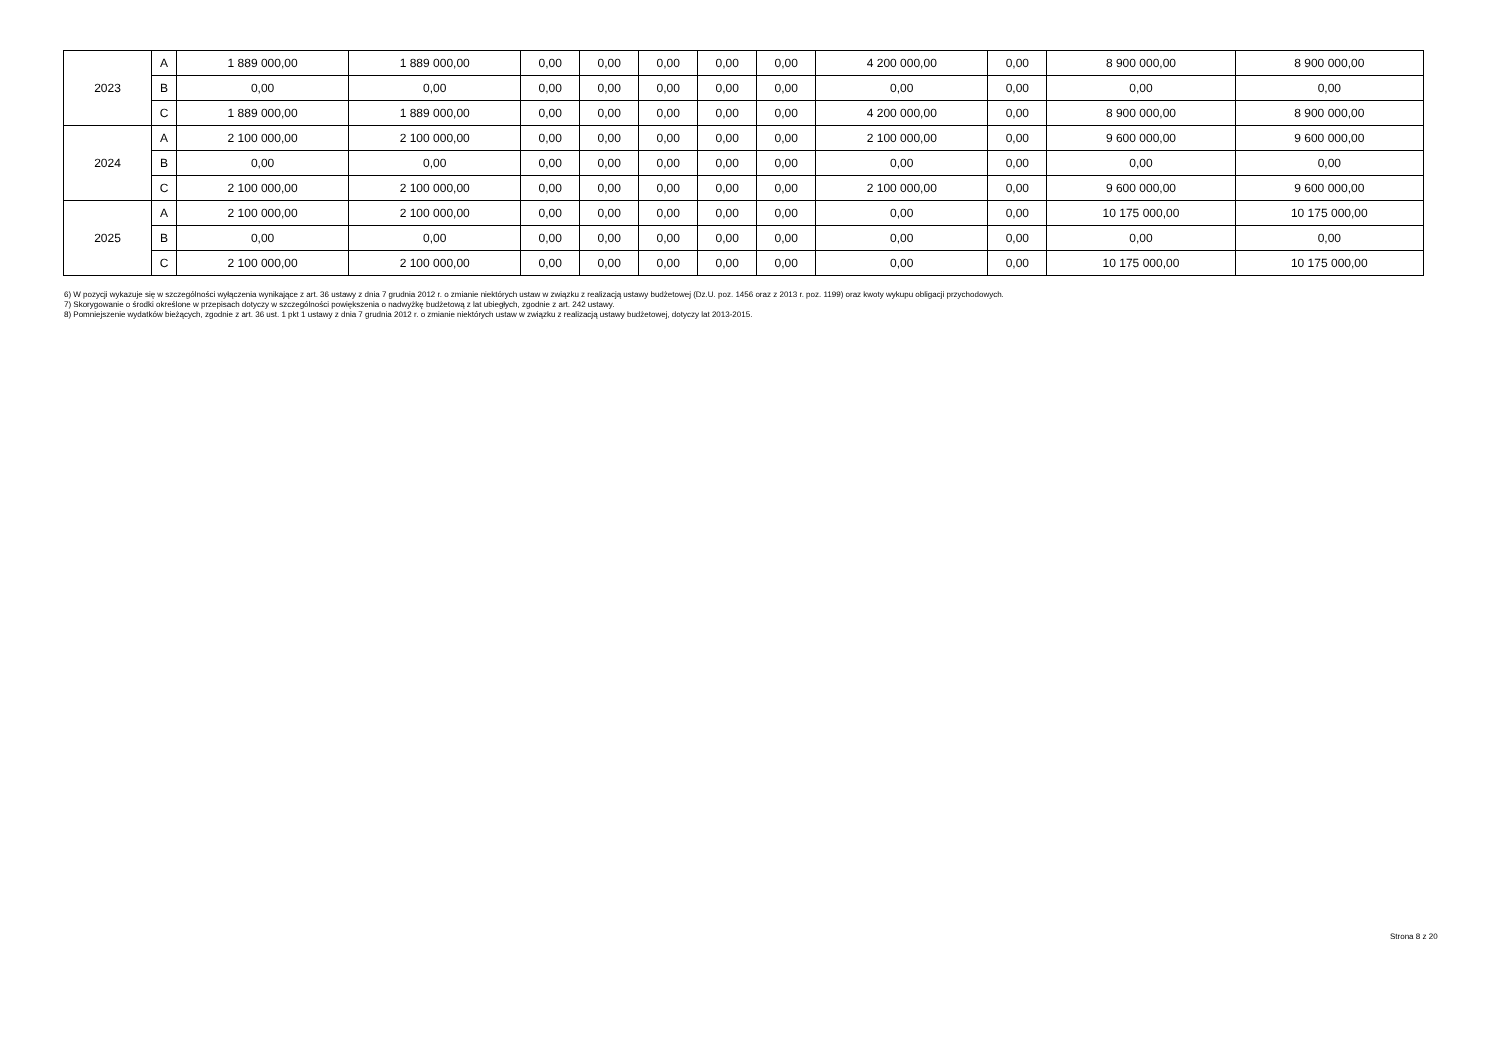| 2023 | A | 1 889 000,00 | 1 889 000,00 | 0,00 | 0,00 | 0,00 | 0,00 | 0,00 | 4 200 000,00 | 0,00 | 8 900 000,00 | 8 900 000,00 |
| | B | 0,00 | 0,00 | 0,00 | 0,00 | 0,00 | 0,00 | 0,00 | 0,00 | 0,00 | 0,00 | 0,00 |
| | C | 1 889 000,00 | 1 889 000,00 | 0,00 | 0,00 | 0,00 | 0,00 | 0,00 | 4 200 000,00 | 0,00 | 8 900 000,00 | 8 900 000,00 |
| 2024 | A | 2 100 000,00 | 2 100 000,00 | 0,00 | 0,00 | 0,00 | 0,00 | 0,00 | 2 100 000,00 | 0,00 | 9 600 000,00 | 9 600 000,00 |
| | B | 0,00 | 0,00 | 0,00 | 0,00 | 0,00 | 0,00 | 0,00 | 0,00 | 0,00 | 0,00 | 0,00 |
| | C | 2 100 000,00 | 2 100 000,00 | 0,00 | 0,00 | 0,00 | 0,00 | 0,00 | 2 100 000,00 | 0,00 | 9 600 000,00 | 9 600 000,00 |
| 2025 | A | 2 100 000,00 | 2 100 000,00 | 0,00 | 0,00 | 0,00 | 0,00 | 0,00 | 0,00 | 0,00 | 10 175 000,00 | 10 175 000,00 |
| | B | 0,00 | 0,00 | 0,00 | 0,00 | 0,00 | 0,00 | 0,00 | 0,00 | 0,00 | 0,00 | 0,00 |
| | C | 2 100 000,00 | 2 100 000,00 | 0,00 | 0,00 | 0,00 | 0,00 | 0,00 | 0,00 | 0,00 | 10 175 000,00 | 10 175 000,00 |
6) W pozycji wykazuje się w szczególności wyłączenia wynikające z art. 36 ustawy z dnia 7 grudnia 2012 r. o zmianie niektórych ustaw w związku z realizacją ustawy budżetowej (Dz.U. poz. 1456 oraz z 2013 r. poz. 1199) oraz kwoty wykupu obligacji przychodowych.
7) Skorygowanie o środki określone w przepisach dotyczy w szczególności powiększenia o nadwyżkę budżetową z lat ubiegłych, zgodnie z art. 242 ustawy.
8) Pomniejszenie wydatków bieżących, zgodnie z art. 36 ust. 1 pkt 1 ustawy z dnia 7 grudnia 2012 r. o zmianie niektórych ustaw w związku z realizacją ustawy budżetowej, dotyczy lat 2013-2015.
Strona 8 z 20